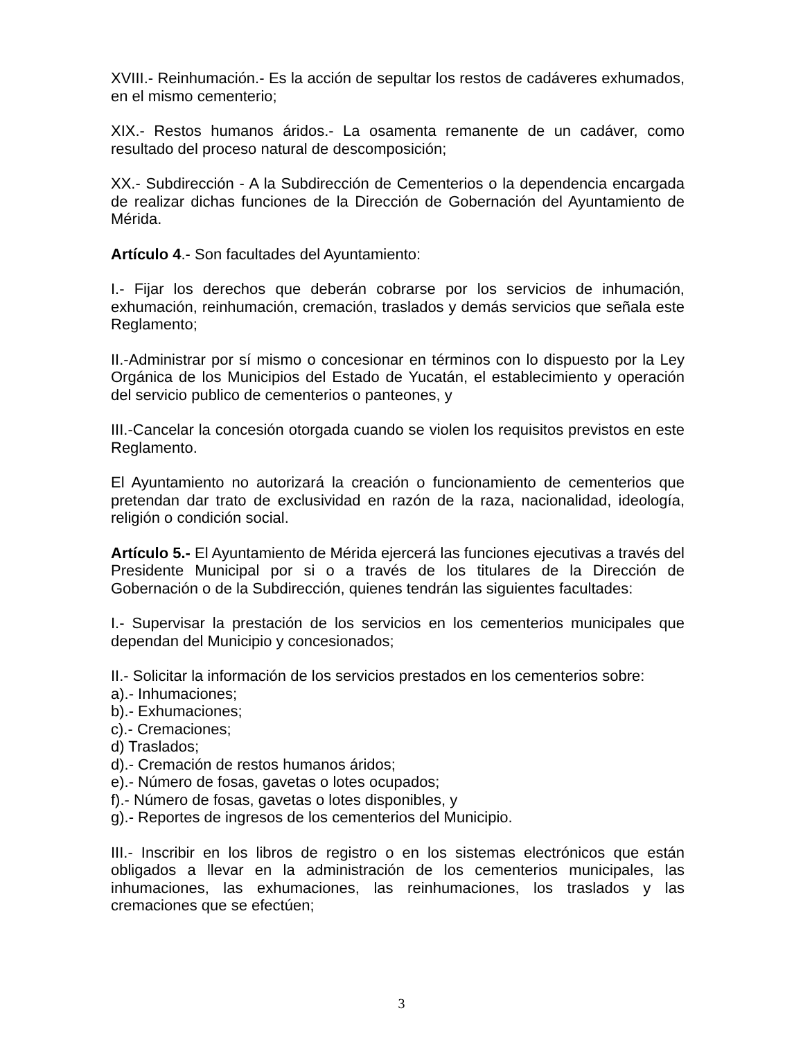XVIII.- Reinhumación.- Es la acción de sepultar los restos de cadáveres exhumados, en el mismo cementerio;
XIX.- Restos humanos áridos.- La osamenta remanente de un cadáver, como resultado del proceso natural de descomposición;
XX.- Subdirección - A la Subdirección de Cementerios o la dependencia encargada de realizar dichas funciones de la Dirección de Gobernación del Ayuntamiento de Mérida.
Artículo 4.- Son facultades del Ayuntamiento:
I.- Fijar los derechos que deberán cobrarse por los servicios de inhumación, exhumación, reinhumación, cremación, traslados y demás servicios que señala este Reglamento;
II.-Administrar por sí mismo o concesionar en términos con lo dispuesto por la Ley Orgánica de los Municipios del Estado de Yucatán, el establecimiento y operación del servicio publico de cementerios o panteones, y
III.-Cancelar la concesión otorgada cuando se violen los requisitos previstos en este Reglamento.
El Ayuntamiento no autorizará la creación o funcionamiento de cementerios que pretendan dar trato de exclusividad en razón de la raza, nacionalidad, ideología, religión o condición social.
Artículo 5.- El Ayuntamiento de Mérida ejercerá las funciones ejecutivas a través del Presidente Municipal por si o a través de los titulares de la Dirección de Gobernación o de la Subdirección, quienes tendrán las siguientes facultades:
I.- Supervisar la prestación de los servicios en los cementerios municipales que dependan del Municipio y concesionados;
II.- Solicitar la información de los servicios prestados en los cementerios sobre:
a).- Inhumaciones;
b).- Exhumaciones;
c).- Cremaciones;
d) Traslados;
d).- Cremación de restos humanos áridos;
e).- Número de fosas, gavetas o lotes ocupados;
f).- Número de fosas, gavetas o lotes disponibles, y
g).- Reportes de ingresos de los cementerios del Municipio.
III.- Inscribir en los libros de registro o en los sistemas electrónicos que están obligados a llevar en la administración de los cementerios municipales, las inhumaciones, las exhumaciones, las reinhumaciones, los traslados y las cremaciones que se efectúen;
3